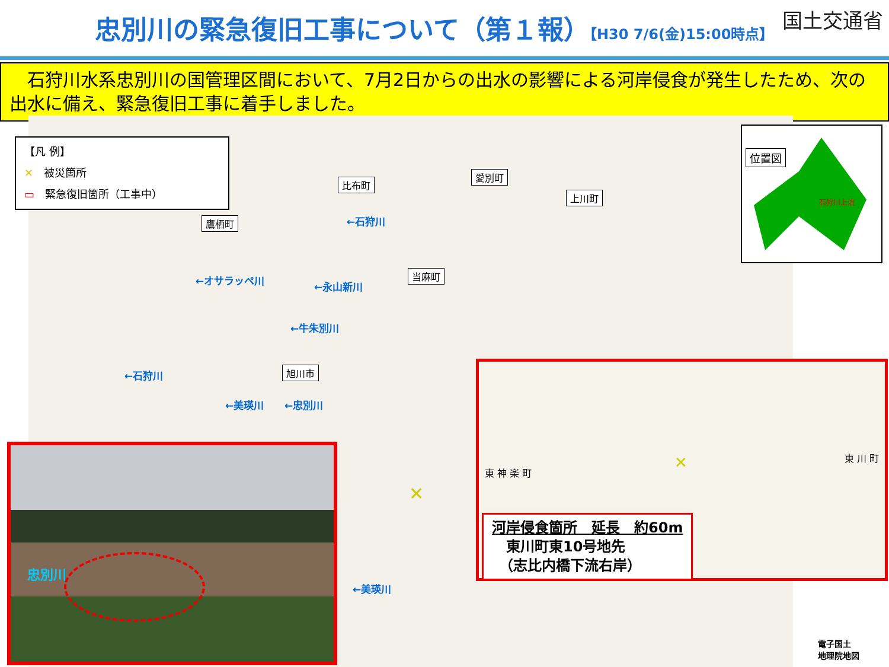忠別川の緊急復旧工事について（第１報）【H30 7/6(金)15:00時点】
国土交通省
　石狩川水系忠別川の国管理区間において、7月2日からの出水の影響による河岸侵食が発生したため、次の出水に備え、緊急復旧工事に着手しました。
【凡 例】
✕　被災箇所
▭　緊急復旧箇所（工事中）
比布町
愛別町
上川町
鷹栖町
当麻町
旭川市
←石狩川
←オサラッペ川 ←永山新川
←牛朱別川
←石狩川
←美瑛川 ←忠別川
←美瑛川
位置図
石狩川上流
東 神 楽 町
東 川 町 ✕
河岸侵食箇所　延長　約60m
　東川町東10号地先
　（志比内橋下流右岸）
✕
忠別川
電子国土
地理院地図